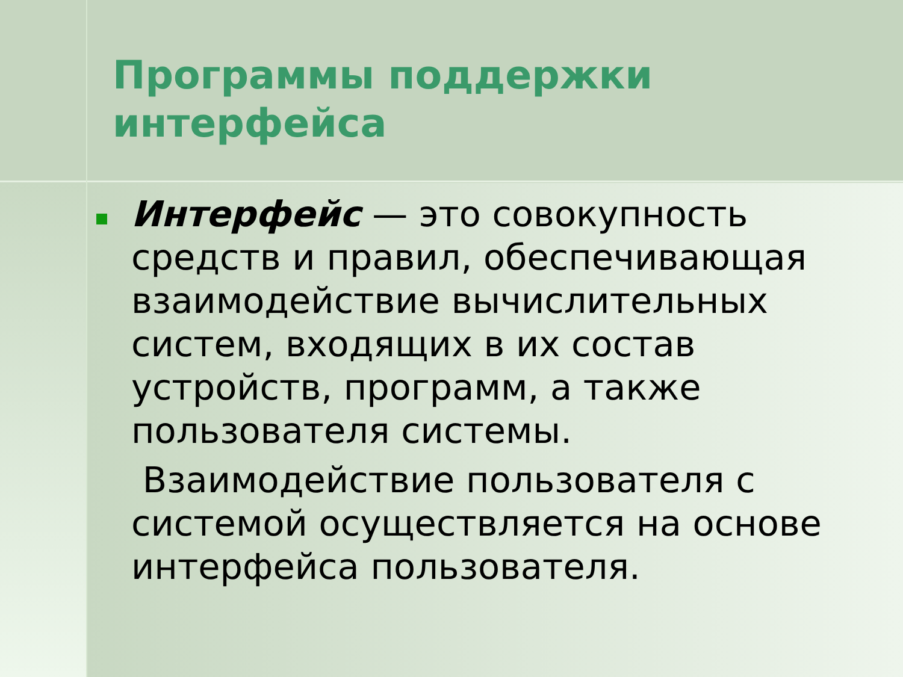Программы поддержки интерфейса
Интерфейс — это совокупность средств и правил, обеспечивающая взаимодействие вычислительных систем, входящих в их состав устройств, программ, а также пользователя системы.
Взаимодействие пользователя с системой осуществляется на основе интерфейса пользователя.